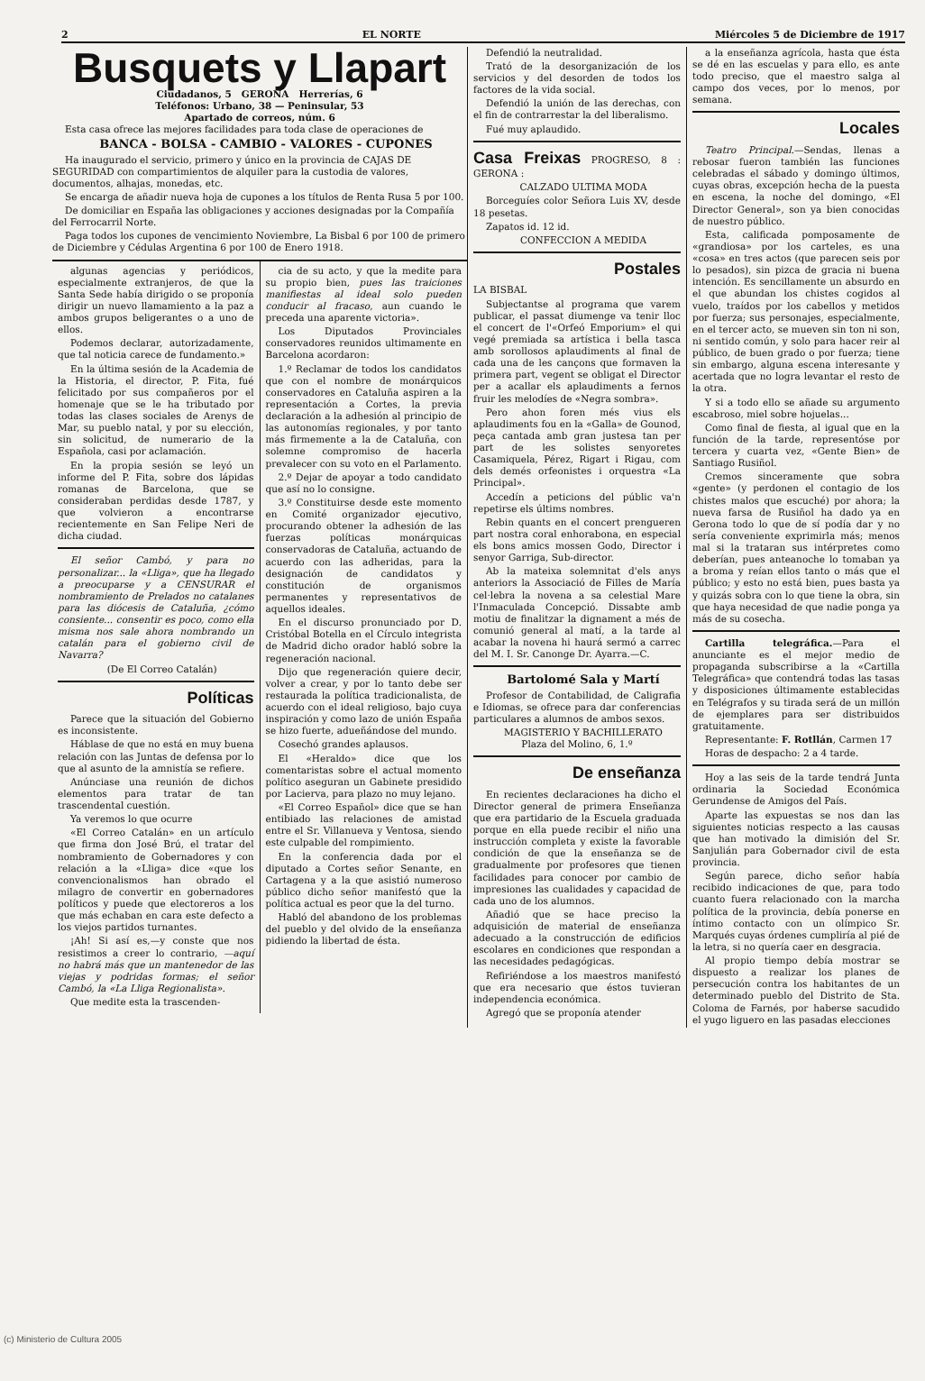2 EL NORTE Miércoles 5 de Diciembre de 1917
Busquets y Llapart
Ciudadanos, 5 GERONA Herrerías, 6
Teléfonos: Urbano, 38 — Peninsular, 53
Apartado de correos, núm. 6
Esta casa ofrece las mejores facilidades para toda clase de operaciones de
BANCA - BOLSA - CAMBIO - VALORES - CUPONES
Ha inaugurado el servicio, primero y único en la provincia de CAJAS DE SEGURIDAD con compartimientos de alquiler para la custodia de valores, documentos, alhajas, monedas, etc.
Se encarga de añadir nueva hoja de cupones a los títulos de Renta Rusa 5 por 100.
De domiciliar en España las obligaciones y acciones designadas por la Compañía del Ferrocarril Norte.
Paga todos los cupones de vencimiento Noviembre, La Bisbal 6 por 100 de primero de Diciembre y Cédulas Argentina 6 por 100 de Enero 1918.
algunas agencias y periódicos, especialmente extranjeros, de que la Santa Sede había dirigido o se proponía dirigir un nuevo llamamiento a la paz a ambos grupos beligerantes o a uno de ellos.
Podemos declarar, autorizadamente, que tal noticia carece de fundamento.»
En la última sesión de la Academia de la Historia, el director, P. Fita, fué felicitado por sus compañeros por el homenaje que se le ha tributado por todas las clases sociales de Arenys de Mar, su pueblo natal, y por su elección, sin solicitud, de numerario de la Española, casi por aclamación.
En la propia sesión se leyó un informe del P. Fita, sobre dos lápidas romanas de Barcelona, que se consideraban perdidas desde 1787, y que volvieron a encontrarse recientemente en San Felipe Neri de dicha ciudad.
El señor Cambó, y para no personalizar... la «Lliga», que ha llegado a preocuparse y a CENSURAR el nombramiento de Prelados no catalanes para las diócesis de Cataluña, ¿cómo consiente... consentir es poco, como ella misma nos sale ahora nombrando un catalán para el gobierno civil de Navarra?
(De El Correo Catalán)
Políticas
Parece que la situación del Gobierno es inconsistente.
Háblase de que no está en muy buena relación con las Juntas de defensa por lo que al asunto de la amnistía se refiere.
Anúnciase una reunión de dichos elementos para tratar de tan trascendental cuestión.
Ya veremos lo que ocurre
«El Correo Catalán» en un artículo que firma don José Brú, el tratar del nombramiento de Gobernadores y con relación a la «Lliga» dice «que los convencionalismos han obrado el milagro de convertir en gobernadores políticos y puede que electoreros a los que más echaban en cara este defecto a los viejos partidos turnantes.
¡Ah! Si así es,—y conste que nos resistimos a creer lo contrario, —aquí no habrá más que un mantenedor de las viejas y podridas formas; el señor Cambó, la «La Lliga Regionalista».
Que medite esta la trascenden-
cia de su acto, y que la medite para su propio bien, pues las traiciones manifiestas al ideal solo pueden conducir al fracaso, aun cuando le preceda una aparente victoria».
Los Diputados Provinciales conservadores reunidos ultimamente en Barcelona acordaron:
1.º Reclamar de todos los candidatos que con el nombre de monárquicos conservadores en Cataluña aspiren a la representación a Cortes, la previa declaración a la adhesión al principio de las autonomías regionales, y por tanto más firmemente a la de Cataluña, con solemne compromiso de hacerla prevalecer con su voto en el Parlamento.
2.º Dejar de apoyar a todo candidato que así no lo consigne.
3.º Constituirse desde este momento en Comité organizador ejecutivo, procurando obtener la adhesión de las fuerzas políticas monárquicas conservadoras de Cataluña, actuando de acuerdo con las adheridas, para la designación de candidatos y constitución de organismos permanentes y representativos de aquellos ideales.
En el discurso pronunciado por D. Cristóbal Botella en el Círculo integrista de Madrid dicho orador habló sobre la regeneración nacional.
Dijo que regeneración quiere decir, volver a crear, y por lo tanto debe ser restaurada la política tradicionalista, de acuerdo con el ideal religioso, bajo cuya inspiración y como lazo de unión España se hizo fuerte, adueñándose del mundo.
Cosechó grandes aplausos.
El «Heraldo» dice que los comentaristas sobre el actual momento político aseguran un Gabinete presidido por Lacierva, para plazo no muy lejano.
«El Correo Español» dice que se han entibiado las relaciones de amistad entre el Sr. Villanueva y Ventosa, siendo este culpable del rompimiento.
En la conferencia dada por el diputado a Cortes señor Senante, en Cartagena y a la que asistió numeroso público dicho señor manifestó que la política actual es peor que la del turno.
Habló del abandono de los problemas del pueblo y del olvido de la enseñanza pidiendo la libertad de ésta.
Defendió la neutralidad.
Trató de la desorganización de los servicios y del desorden de todos los factores de la vida social.
Defendió la unión de las derechas, con el fin de contrarrestar la del liberalismo.
Fué muy aplaudido.
Casa Freixas PROGRESO, 8 : GERONA :
CALZADO ULTIMA MODA
Borceguíes color Señora Luis XV, desde 18 pesetas.
Zapatos id. 12 id.
CONFECCION A MEDIDA
Postales
LA BISBAL
Subjectantse al programa que varem publicar, el passat diumenge va tenir lloc el concert de l'«Orfeó Emporium» el qui vegé premiada sa artística i bella tasca amb sorollosos aplaudiments al final de cada una de les cançons que formaven la primera part, vegent se obligat el Director per a acallar els aplaudiments a fernos fruir les melodíes de «Negra sombra».
Pero ahon foren més vius els aplaudiments fou en la «Galla» de Gounod, peça cantada amb gran justesa tan per part de les solistes senyoretes Casamiquela, Pérez, Rigart i Rigau, com dels demés orfeonistes i orquestra «La Principal».
Accedín a peticions del públic va'n repetirse els últims nombres.
Rebin quants en el concert prengueren part nostra coral enhorabona, en especial els bons amics mossen Godo, Director i senyor Garriga, Sub-director.
Ab la mateixa solemnitat d'els anys anteriors la Associació de Filles de María cel·lebra la novena a sa celestial Mare l'Inmaculada Concepció. Dissabte amb motiu de finalitzar la dignament a més de comunió general al matí, a la tarde al acabar la novena hi haurá sermó a carrec del M. I. Sr. Canonge Dr. Ayarra.—C.
Bartolomé Sala y Martí
Profesor de Contabilidad, de Caligrafia e Idiomas, se ofrece para dar conferencias particulares a alumnos de ambos sexos.
MAGISTERIO Y BACHILLERATO
Plaza del Molino, 6, 1.º
De enseñanza
En recientes declaraciones ha dicho el Director general de primera Enseñanza que era partidario de la Escuela graduada porque en ella puede recibir el niño una instrucción completa y existe la favorable condición de que la enseñanza se de gradualmente por profesores que tienen facilidades para conocer por cambio de impresiones las cualidades y capacidad de cada uno de los alumnos.
Añadió que se hace preciso la adquisición de material de enseñanza adecuado a la construcción de edificios escolares en condiciones que respondan a las necesidades pedagógicas.
Refiriéndose a los maestros manifestó que era necesario que éstos tuvieran independencia económica.
Agregó que se proponía atender
a la enseñanza agrícola, hasta que ésta se dé en las escuelas y para ello, es ante todo preciso, que el maestro salga al campo dos veces, por lo menos, por semana.
Locales
Teatro Principal.—Sendas, llenas a rebosar fueron también las funciones celebradas el sábado y domingo últimos, cuyas obras, excepción hecha de la puesta en escena, la noche del domingo, «El Director General», son ya bien conocidas de nuestro público.
Esta, calificada pomposamente de «grandiosa» por los carteles, es una «cosa» en tres actos (que parecen seis por lo pesados), sin pizca de gracia ni buena intención. Es sencillamente un absurdo en el que abundan los chistes cogidos al vuelo, traídos por los cabellos y metidos por fuerza; sus personajes, especialmente, en el tercer acto, se mueven sin ton ni son, ni sentido común, y solo para hacer reir al público, de buen grado o por fuerza; tiene sin embargo, alguna escena interesante y acertada que no logra levantar el resto de la otra.
Y si a todo ello se añade su argumento escabroso, miel sobre hojuelas...
Como final de fiesta, al igual que en la función de la tarde, representóse por tercera y cuarta vez, «Gente Bien» de Santiago Rusiñol.
Cremos sinceramente que sobra «gente» (y perdonen el contagio de los chistes malos que escuché) por ahora; la nueva farsa de Rusiñol ha dado ya en Gerona todo lo que de sí podía dar y no sería conveniente exprimirla más; menos mal si la trataran sus intérpretes como deberían, pues anteanoche lo tomaban ya a broma y reían ellos tanto o más que el público; y esto no está bien, pues basta ya y quizás sobra con lo que tiene la obra, sin que haya necesidad de que nadie ponga ya más de su cosecha.
Cartilla telegráfica.—Para el anunciante es el mejor medio de propaganda subscribirse a la «Cartilla Telegráfica» que contendrá todas las tasas y disposiciones últimamente establecidas en Telégrafos y su tirada será de un millón de ejemplares para ser distribuidos gratuitamente.
Representante: F. Rotllán, Carmen 17
Horas de despacho: 2 a 4 tarde.
Hoy a las seis de la tarde tendrá Junta ordinaria la Sociedad Económica Gerundense de Amigos del País.
Aparte las expuestas se nos dan las siguientes noticias respecto a las causas que han motivado la dimisión del Sr. Sanjulián para Gobernador civil de esta provincia.
Según parece, dicho señor había recibido indicaciones de que, para todo cuanto fuera relacionado con la marcha política de la provincia, debía ponerse en íntimo contacto con un olímpico Sr. Marqués cuyas órdenes cumpliría al pié de la letra, si no quería caer en desgracia.
Al propio tiempo debía mostrar se dispuesto a realizar los planes de persecución contra los habitantes de un determinado pueblo del Distrito de Sta. Coloma de Farnés, por haberse sacudido el yugo liguero en las pasadas elecciones
(c) Ministerio de Cultura 2005